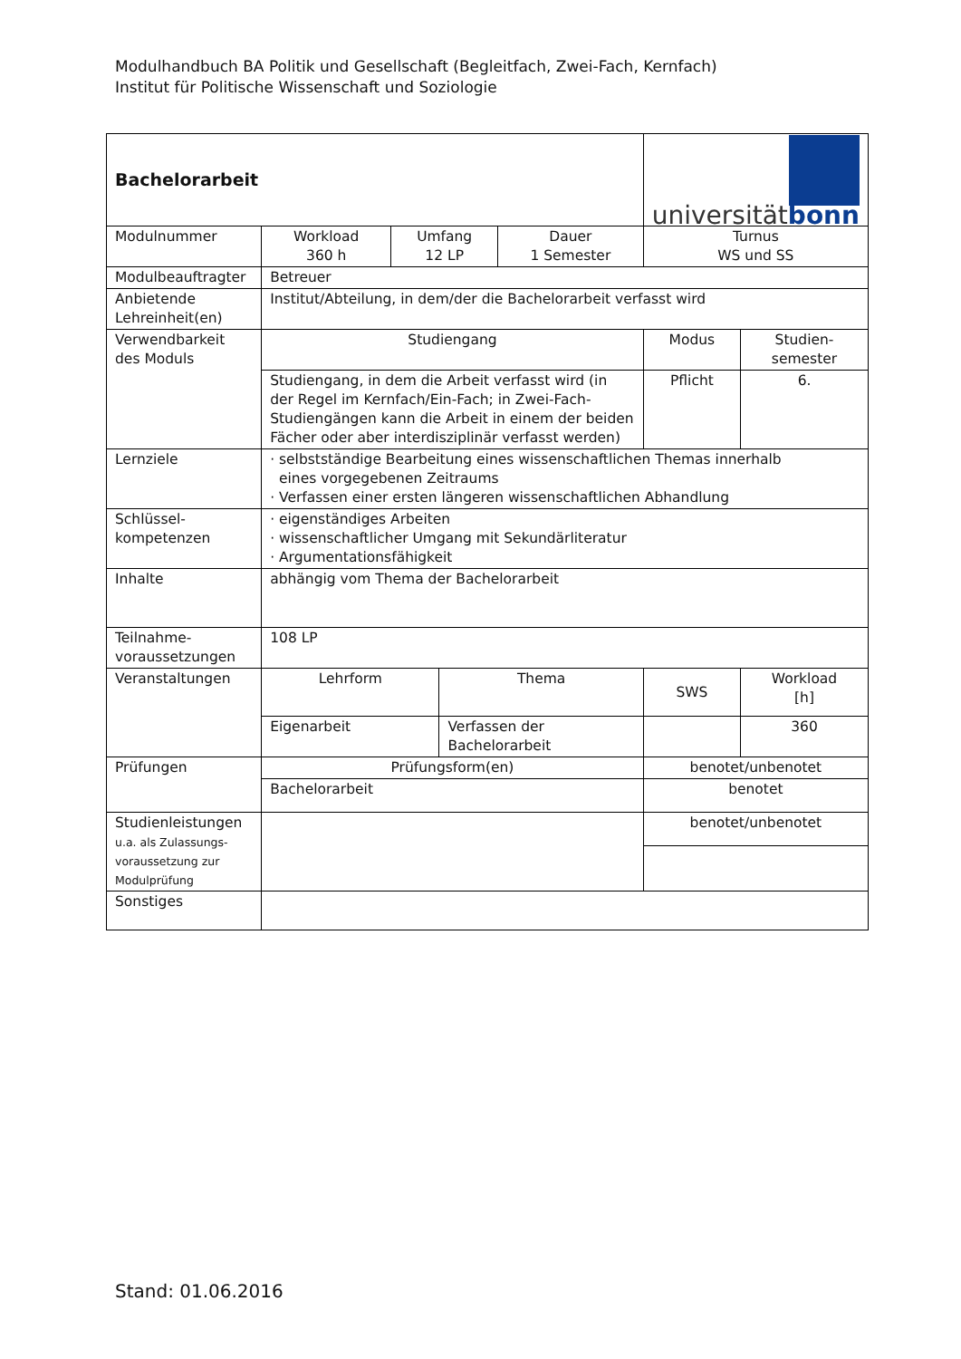Modulhandbuch BA Politik und Gesellschaft (Begleitfach, Zwei-Fach, Kernfach)
Institut für Politische Wissenschaft und Soziologie
| Bachelorarbeit | | | | | universität bonn | |
| Modulnummer | Workload 360 h | Umfang 12 LP | | Dauer 1 Semester | Turnus WS und SS | |
| Modulbeauftragter | Betreuer | | | | | |
| Anbietende Lehreinheit(en) | Institut/Abteilung, in dem/der die Bachelorarbeit verfasst wird | | | | | |
| Verwendbarkeit des Moduls | Studiengang | | | | Modus | Studien- semester |
| | Studiengang, in dem die Arbeit verfasst wird (in der Regel im Kernfach/Ein-Fach; in Zwei-Fach-Studiengängen kann die Arbeit in einem der beiden Fächer oder aber interdisziplinär verfasst werden) | | | | Pflicht | 6. |
| Lernziele | · selbstständige Bearbeitung eines wissenschaftlichen Themas innerhalb eines vorgegebenen Zeitraums · Verfassen einer ersten längeren wissenschaftlichen Abhandlung | | | | | |
| Schlüssel- kompetenzen | · eigenständiges Arbeiten · wissenschaftlicher Umgang mit Sekundärliteratur · Argumentationsfähigkeit | | | | | |
| Inhalte | abhängig vom Thema der Bachelorarbeit | | | | | |
| Teilnahme- voraussetzungen | 108 LP | | | | | |
| Veranstaltungen | Lehrform | | Thema | | SWS | Workload [h] |
| | Eigenarbeit | | Verfassen der Bachelorarbeit | | | 360 |
| Prüfungen | Prüfungsform(en) | | | | benotet/unbenotet | |
| | Bachelorarbeit | | | | benotet | |
| Studienleistungen u.a. als Zulassungs- voraussetzung zur Modulprüfung | | | | | benotet/unbenotet | |
| Sonstiges | | | | | | |
Stand: 01.06.2016